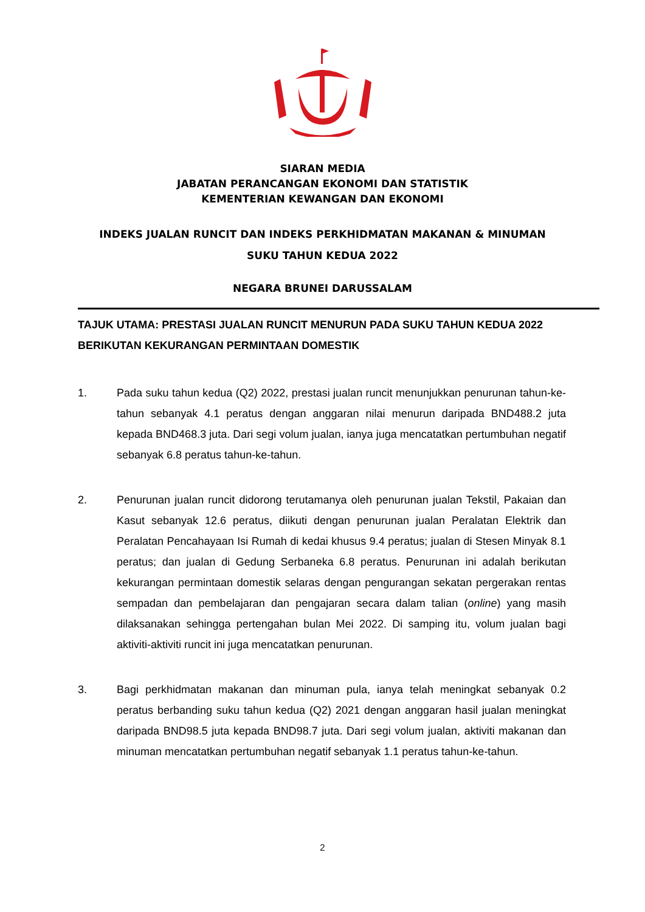SIARAN MEDIA
JABATAN PERANCANGAN EKONOMI DAN STATISTIK
KEMENTERIAN KEWANGAN DAN EKONOMI
INDEKS JUALAN RUNCIT DAN INDEKS PERKHIDMATAN MAKANAN & MINUMAN
SUKU TAHUN KEDUA 2022
NEGARA BRUNEI DARUSSALAM
TAJUK UTAMA: PRESTASI JUALAN RUNCIT MENURUN PADA SUKU TAHUN KEDUA 2022 BERIKUTAN KEKURANGAN PERMINTAAN DOMESTIK
1. Pada suku tahun kedua (Q2) 2022, prestasi jualan runcit menunjukkan penurunan tahun-ke-tahun sebanyak 4.1 peratus dengan anggaran nilai menurun daripada BND488.2 juta kepada BND468.3 juta. Dari segi volum jualan, ianya juga mencatatkan pertumbuhan negatif sebanyak 6.8 peratus tahun-ke-tahun.
2. Penurunan jualan runcit didorong terutamanya oleh penurunan jualan Tekstil, Pakaian dan Kasut sebanyak 12.6 peratus, diikuti dengan penurunan jualan Peralatan Elektrik dan Peralatan Pencahayaan Isi Rumah di kedai khusus 9.4 peratus; jualan di Stesen Minyak 8.1 peratus; dan jualan di Gedung Serbaneka 6.8 peratus. Penurunan ini adalah berikutan kekurangan permintaan domestik selaras dengan pengurangan sekatan pergerakan rentas sempadan dan pembelajaran dan pengajaran secara dalam talian (online) yang masih dilaksanakan sehingga pertengahan bulan Mei 2022. Di samping itu, volum jualan bagi aktiviti-aktiviti runcit ini juga mencatatkan penurunan.
3. Bagi perkhidmatan makanan dan minuman pula, ianya telah meningkat sebanyak 0.2 peratus berbanding suku tahun kedua (Q2) 2021 dengan anggaran hasil jualan meningkat daripada BND98.5 juta kepada BND98.7 juta. Dari segi volum jualan, aktiviti makanan dan minuman mencatatkan pertumbuhan negatif sebanyak 1.1 peratus tahun-ke-tahun.
2